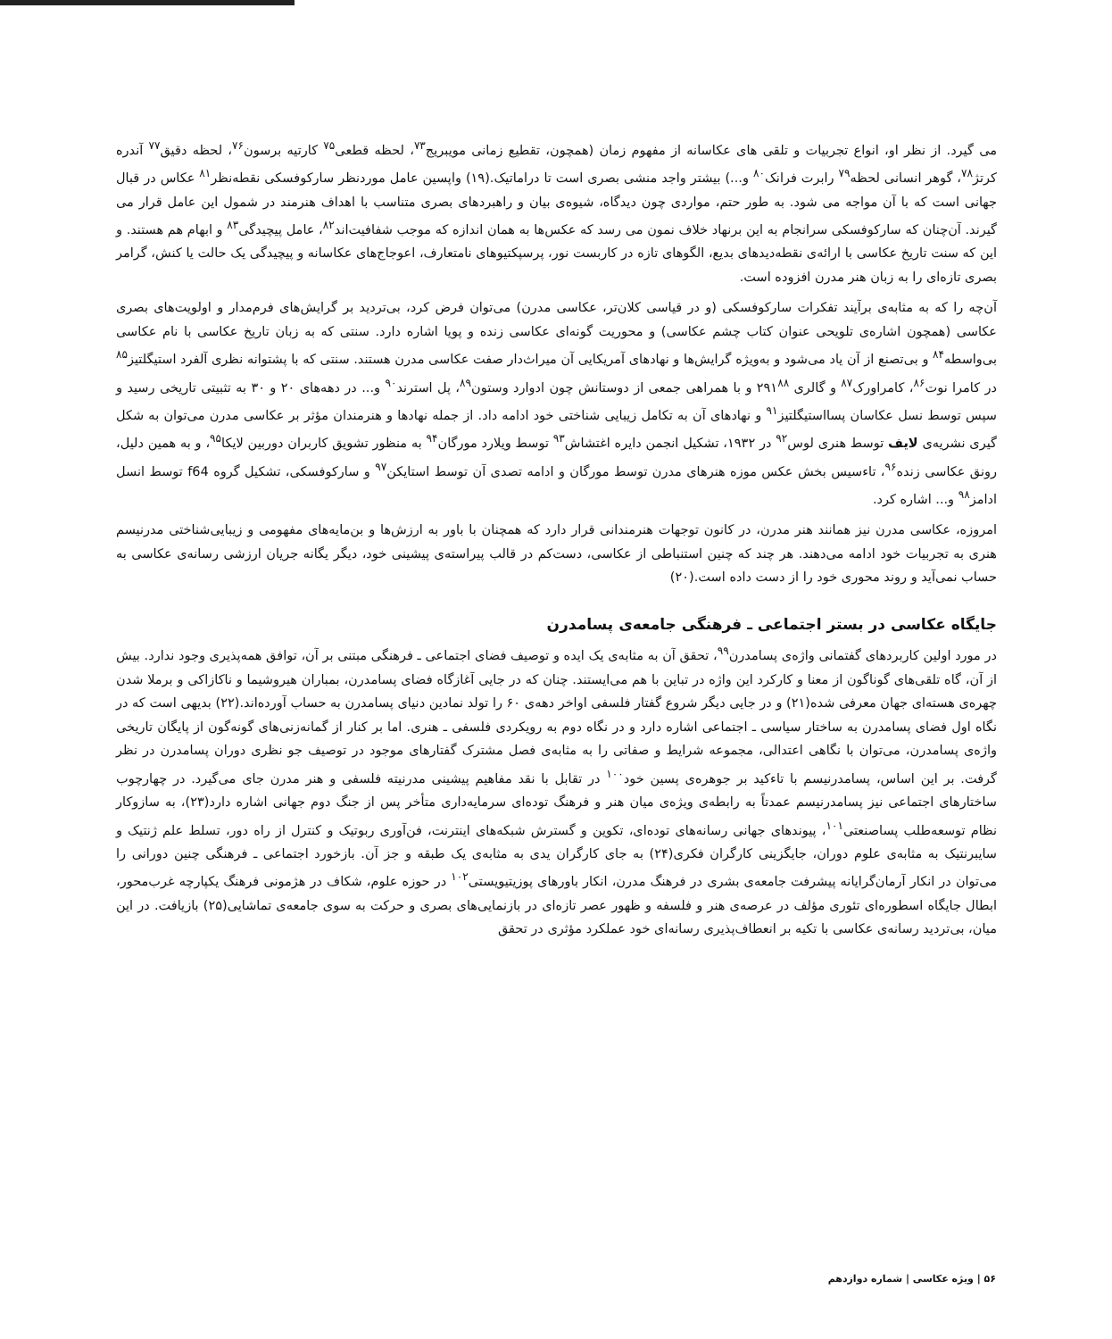می گیرد. از نظر او، انواع تجربیات و تلقی های عکاسانه از مفهوم زمان (همچون، تقطیع زمانی مویبریج<sup>۷۳</sup>، لحظه قطعی<sup>۷۵</sup> کارتیه برسون<sup>۷۶</sup>، لحظه دقیق<sup>۷۷</sup> آندره کرتژ<sup>۷۸</sup>، گوهر انسانی لحظه<sup>۷۹</sup> رابرت فرانک<sup>۸۰</sup> و...) بیشتر واجد منشی بصری است تا دراماتیک.(۱۹) واپسین عامل موردنظر سارکوفسکی نقطه‌نظر<sup>۸۱</sup> عکاس در قبال جهانی است که با آن مواجه می شود. به طور حتم، مواردی چون دیدگاه، شیوه‌ی بیان و راهبردهای بصری متناسب با اهداف هنرمند در شمول این عامل قرار می گیرند. آن‌چنان که سارکوفسکی سرانجام به این برنهاد خلاف نمون می رسد که عکس‌ها به همان اندازه که موجب شفافیت‌اند<sup>۸۲</sup>، عامل پیچیدگی<sup>۸۳</sup> و ابهام هم هستند. و این که سنت تاریخ عکاسی با ارائه‌ی نقطه‌دیدهای بدیع، الگوهای تازه در کاربست نور، پرسپکتیوهای نامتعارف، اعوجاج‌های عکاسانه و پیچیدگی یک حالت یا کنش، گرامر بصری تازه‌ای را به زبان هنر مدرن افزوده است.
آن‌چه را که به مثابه‌ی برآیند تفکرات سارکوفسکی (و در قیاسی کلان‌تر، عکاسی مدرن) می‌توان فرض کرد، بی‌تردید بر گرایش‌های فرم‌مدار و اولویت‌های بصری عکاسی (همچون اشاره‌ی تلویحی عنوان کتاب چشم عکاسی) و محوریت گونه‌ای عکاسی زنده و پویا اشاره دارد. سنتی که به زبان تاریخ عکاسی با نام عکاسی بی‌واسطه<sup>۸۴</sup> و بی‌تصنع از آن یاد می‌شود و به‌ویژه گرایش‌ها و نهادهای آمریکایی آن میراث‌دار صفت عکاسی مدرن هستند. سنتی که با پشتوانه نظری آلفرد استیگلتیز<sup>۸۵</sup> در کامرا نوت<sup>۸۶</sup>، کامراورک<sup>۸۷</sup> و گالری ۲۹۱<sup>۸۸</sup> و با همراهی جمعی از دوستانش چون ادوارد وستون<sup>۸۹</sup>، پل استرند<sup>۹۰</sup> و... در دهه‌های ۲۰ و ۳۰ به تثبیتی تاریخی رسید و سپس توسط نسل عکاسان پسااستیگلتیز<sup>۹۱</sup> و نهادهای آن به تکامل زیبایی شناختی خود ادامه داد. از جمله نهادها و هنرمندان مؤثر بر عکاسی مدرن می‌توان به شکل گیری نشریه‌ی لایف توسط هنری لوس<sup>۹۲</sup> در ۱۹۳۲، تشکیل انجمن دایره اغتشاش<sup>۹۳</sup> توسط ویلارد مورگان<sup>۹۴</sup> به منظور تشویق کاربران دوربین لایکا<sup>۹۵</sup>، و به همین دلیل، رونق عکاسی زنده<sup>۹۶</sup>، تاءسیس بخش عکس موزه هنرهای مدرن توسط مورگان و ادامه تصدی آن توسط استایکن<sup>۹۷</sup> و سارکوفسکی، تشکیل گروه f64 توسط انسل ادامز<sup>۹۸</sup> و... اشاره کرد.
امروزه، عکاسی مدرن نیز همانند هنر مدرن، در کانون توجهات هنرمندانی قرار دارد که همچنان با باور به ارزش‌ها و بن‌مایه‌های مفهومی و زیبایی‌شناختی مدرنیسم هنری به تجربیات خود ادامه می‌دهند. هر چند که چنین استنباطی از عکاسی، دست‌کم در قالب پیراسته‌ی پیشینی خود، دیگر یگانه جریان ارزشی رسانه‌ی عکاسی به حساب نمی‌آید و روند محوری خود را از دست داده است.(۲۰)
جایگاه عکاسی در بستر اجتماعی ـ فرهنگی جامعه‌ی پسامدرن
در مورد اولین کاربردهای گفتمانی واژه‌ی پسامدرن<sup>۹۹</sup>، تحقق آن به مثابه‌ی یک ایده و توصیف فضای اجتماعی ـ فرهنگی مبتنی بر آن، توافق همه‌پذیری وجود ندارد. بیش از آن، گاه تلقی‌های گوناگون از معنا و کارکرد این واژه در تباین با هم می‌ایستند. چنان که در جایی آغازگاه فضای پسامدرن، بمباران هیروشیما و ناکازاکی و برملا شدن چهره‌ی هسته‌ای جهان معرفی شده(۲۱) و در جایی دیگر شروع گفتار فلسفی اواخر دهه‌ی ۶۰ را تولد نمادین دنیای پسامدرن به حساب آورده‌اند.(۲۲) بدیهی است که در نگاه اول فضای پسامدرن به ساختار سیاسی ـ اجتماعی اشاره دارد و در نگاه دوم به رویکردی فلسفی ـ هنری. اما بر کنار از گمانه‌زنی‌های گونه‌گون از پایگان تاریخی واژه‌ی پسامدرن، می‌توان با نگاهی اعتدالی، مجموعه شرایط و صفاتی را به مثابه‌ی فصل مشترک گفتارهای موجود در توصیف جو نظری دوران پسامدرن در نظر گرفت. بر این اساس، پسامدرنیسم با تاءکید بر جوهره‌ی پسین خود<sup>۱۰۰</sup> در تقابل با نقد مفاهیم پیشینی مدرنیته فلسفی و هنر مدرن جای می‌گیرد. در چهارچوب ساختارهای اجتماعی نیز پسامدرنیسم عمدتاً به رابطه‌ی ویژه‌ی میان هنر و فرهنگ توده‌ای سرمایه‌داری متأخر پس از جنگ دوم جهانی اشاره دارد(۲۳)، به سازوکار نظام توسعه‌طلب پساصنعتی<sup>۱۰۱</sup>، پیوندهای جهانی رسانه‌های توده‌ای، تکوین و گسترش شبکه‌های اینترنت، فن‌آوری ربوتیک و کنترل از راه دور، تسلط علم ژنتیک و سایبرنتیک به مثابه‌ی علوم دوران، جایگزینی کارگران فکری(۲۴) به جای کارگران یدی به مثابه‌ی یک طبقه و جز آن. بازخورد اجتماعی ـ فرهنگی چنین دورانی را می‌توان در انکار آرمان‌گرایانه پیشرفت جامعه‌ی بشری در فرهنگ مدرن، انکار باورهای پوزیتیویستی<sup>۱۰۲</sup> در حوزه علوم، شکاف در هژمونی فرهنگ یکپارچه غرب‌محور، ابطال جایگاه اسطوره‌ای تئوری مؤلف در عرصه‌ی هنر و فلسفه و ظهور عصر تازه‌ای در بازنمایی‌های بصری و حرکت به سوی جامعه‌ی تماشایی(۲۵) بازیافت. در این میان، بی‌تردید رسانه‌ی عکاسی با تکیه بر انعطاف‌پذیری رسانه‌ای خود عملکرد مؤثری در تحقق
۵۶ | ویژه عکاسی | شماره دوازدهم